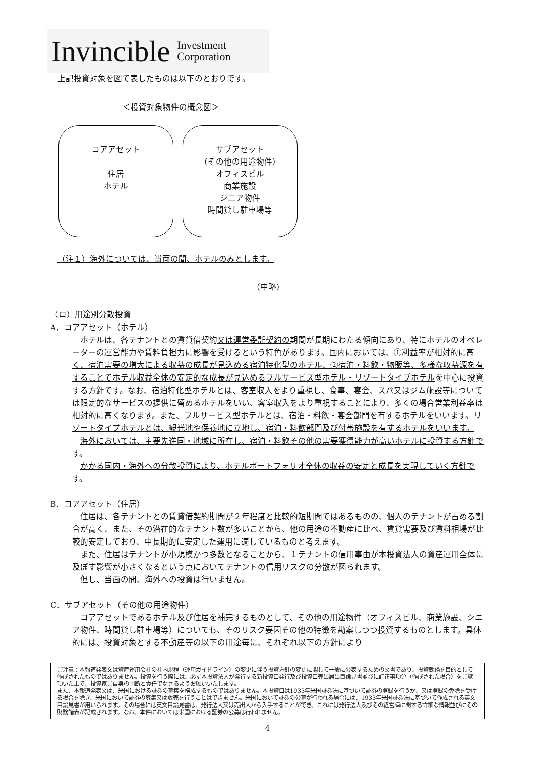Invincible Investment
Corporation
上記投資対象を図で表したものは以下のとおりです。
＜投資対象物件の概念図＞
コアアセット
住居
ホテル
サブアセット
（その他の用途物件）
オフィスビル
商業施設
シニア物件
時間貸し駐車場等
（注１）海外については、当面の間、ホテルのみとします。
（中略）
（ロ）用途別分散投資
A．コアアセット（ホテル）
　ホテルは、各テナントとの賃貸借契約又は運営委託契約の期間が長期にわたる傾向にあり、特にホテルのオペレーターの運営能力や賃料負担力に影響を受けるという特色があります。国内においては、①利益率が相対的に高く、宿泊需要の増大による収益の成長が見込める宿泊特化型のホテル、②宿泊・料飲・物販等、多様な収益源を有することでホテル収益全体の安定的な成長が見込めるフルサービス型ホテル・リゾートタイプホテルを中心に投資する方針です。なお、宿泊特化型ホテルとは、客室収入をより重視し、食事、宴会、スパ又はジム施設等については限定的なサービスの提供に留めるホテルをいい、客室収入をより重視することにより、多くの場合営業利益率は相対的に高くなります。また、フルサービス型ホテルとは、宿泊・料飲・宴会部門を有するホテルをいいます。リゾートタイプホテルとは、観光地や保養地に立地し、宿泊・料飲部門及び付帯施設を有するホテルをいいます。
　海外においては、主要先進国・地域に所在し、宿泊・料飲その他の需要獲得能力が高いホテルに投資する方針です。
　かかる国内・海外への分散投資により、ホテルポートフォリオ全体の収益の安定と成長を実現していく方針です。
B．コアアセット（住居）
　住居は、各テナントとの賃貸借契約期間が２年程度と比較的短期間ではあるものの、個人のテナントが占める割合が高く、また、その潜在的なテナント数が多いことから、他の用途の不動産に比べ、賃貸需要及び賃料相場が比較的安定しており、中長期的に安定した運用に適しているものと考えます。
　また、住居はテナントが小規模かつ多数となることから、１テナントの信用事由が本投資法人の資産運用全体に及ぼす影響が小さくなるという点においてテナントの信用リスクの分散が図られます。
　但し、当面の間、海外への投資は行いません。
C．サブアセット（その他の用途物件）
　コアアセットであるホテル及び住居を補完するものとして、その他の用途物件（オフィスビル、商業施設、シニア物件、時間貸し駐車場等）についても、そのリスク要因その他の特徴を勘案しつつ投資するものとします。具体的には、投資対象とする不動産等の以下の用途毎に、それぞれ以下の方針により
ご注意：本報道発表文は資産運用会社の社内規程（運用ガイドライン）の変更に伴う投資方針の変更に関して一般に公表するための文書であり、投資勧誘を目的として作成されたものではありません。投資を行う際には、必ず本投資法人が発行する新投資口発行及び投資口売出届出目論見書並びに訂正事項分（作成された場合）をご覧頂いた上で、投資家ご自身の判断と責任でなさるようお願いいたします。
また、本報道発表文は、米国における証券の募集を構成するものではありません。本投資口は1933年米国証券法に基づいて証券の登録を行うか、又は登録の免除を受ける場合を除き、米国において証券の募集又は販売を行うことはできません。米国において証券の公募が行われる場合には、1933年米国証券法に基づいて作成される英文目論見書が用いられます。その場合には英文目論見書は、発行法人又は売出人から入手することができ、これには発行法人及びその経営陣に関する詳細な情報並びにその財務諸表が記載されます。なお、本件においては米国における証券の公募は行われません。
4